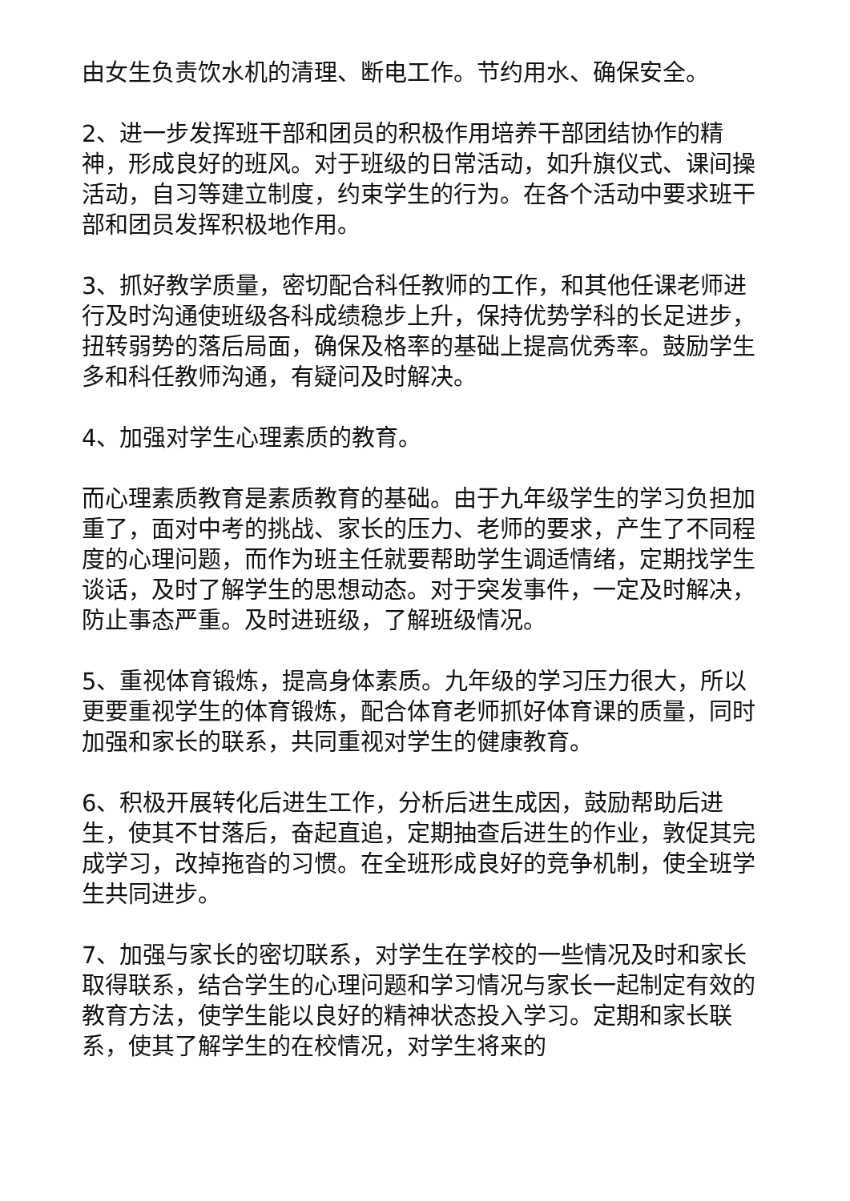由女生负责饮水机的清理、断电工作。节约用水、确保安全。
2、进一步发挥班干部和团员的积极作用培养干部团结协作的精神，形成良好的班风。对于班级的日常活动，如升旗仪式、课间操活动，自习等建立制度，约束学生的行为。在各个活动中要求班干部和团员发挥积极地作用。
3、抓好教学质量，密切配合科任教师的工作，和其他任课老师进行及时沟通使班级各科成绩稳步上升，保持优势学科的长足进步，扭转弱势的落后局面，确保及格率的基础上提高优秀率。鼓励学生多和科任教师沟通，有疑问及时解决。
4、加强对学生心理素质的教育。
而心理素质教育是素质教育的基础。由于九年级学生的学习负担加重了，面对中考的挑战、家长的压力、老师的要求，产生了不同程度的心理问题，而作为班主任就要帮助学生调适情绪，定期找学生谈话，及时了解学生的思想动态。对于突发事件，一定及时解决，防止事态严重。及时进班级，了解班级情况。
5、重视体育锻炼，提高身体素质。九年级的学习压力很大，所以更要重视学生的体育锻炼，配合体育老师抓好体育课的质量，同时加强和家长的联系，共同重视对学生的健康教育。
6、积极开展转化后进生工作，分析后进生成因，鼓励帮助后进生，使其不甘落后，奋起直追，定期抽查后进生的作业，敦促其完成学习，改掉拖沓的习惯。在全班形成良好的竞争机制，使全班学生共同进步。
7、加强与家长的密切联系，对学生在学校的一些情况及时和家长取得联系，结合学生的心理问题和学习情况与家长一起制定有效的教育方法，使学生能以良好的精神状态投入学习。定期和家长联系，使其了解学生的在校情况，对学生将来的